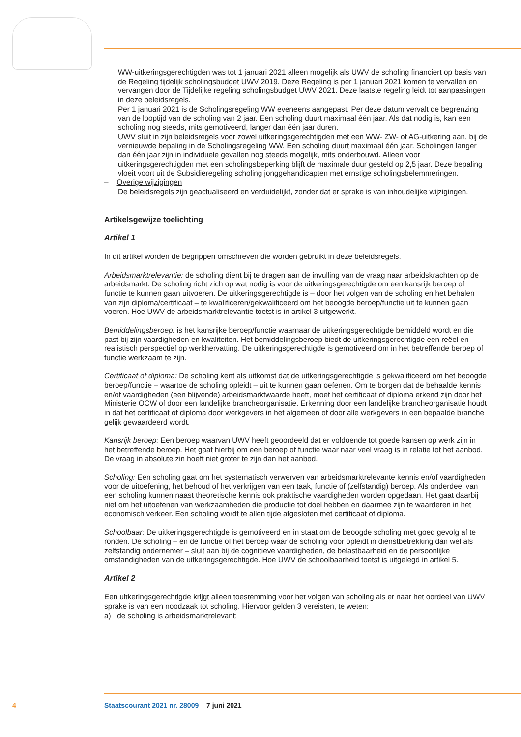WW-uitkeringsgerechtigden was tot 1 januari 2021 alleen mogelijk als UWV de scholing financiert op basis van de Regeling tijdelijk scholingsbudget UWV 2019. Deze Regeling is per 1 januari 2021 komen te vervallen en vervangen door de Tijdelijke regeling scholingsbudget UWV 2021. Deze laatste regeling leidt tot aanpassingen in deze beleidsregels.
Per 1 januari 2021 is de Scholingsregeling WW eveneens aangepast. Per deze datum vervalt de begrenzing van de looptijd van de scholing van 2 jaar. Een scholing duurt maximaal één jaar. Als dat nodig is, kan een scholing nog steeds, mits gemotiveerd, langer dan één jaar duren.
UWV sluit in zijn beleidsregels voor zowel uitkeringsgerechtigden met een WW- ZW- of AG-uitkering aan, bij de vernieuwde bepaling in de Scholingsregeling WW. Een scholing duurt maximaal één jaar. Scholingen langer dan één jaar zijn in individuele gevallen nog steeds mogelijk, mits onderbouwd. Alleen voor uitkeringsgerechtigden met een scholingsbeperking blijft de maximale duur gesteld op 2,5 jaar. Deze bepaling vloeit voort uit de Subsidieregeling scholing jonggehandicapten met ernstige scholingsbelemmeringen.
– Overige wijzigingen
De beleidsregels zijn geactualiseerd en verduidelijkt, zonder dat er sprake is van inhoudelijke wijzigingen.
Artikelsgewijze toelichting
Artikel 1
In dit artikel worden de begrippen omschreven die worden gebruikt in deze beleidsregels.
Arbeidsmarktrelevantie: de scholing dient bij te dragen aan de invulling van de vraag naar arbeids­krachten op de arbeidsmarkt. De scholing richt zich op wat nodig is voor de uitkeringsgerechtigde om een kansrijk beroep of functie te kunnen gaan uitvoeren. De uitkeringsgerechtigde is – door het volgen van de scholing en het behalen van zijn diploma/certificaat – te kwalificeren/gekwalificeerd om het beoogde beroep/functie uit te kunnen gaan voeren. Hoe UWV de arbeidsmarktrelevantie toetst is in artikel 3 uitgewerkt.
Bemiddelingsberoep: is het kansrijke beroep/functie waarnaar de uitkeringsgerechtigde bemiddeld wordt en die past bij zijn vaardigheden en kwaliteiten. Het bemiddelingsberoep biedt de uitkeringsge­rechtigde een reëel en realistisch perspectief op werkhervatting. De uitkeringsgerechtigde is gemoti­veerd om in het betreffende beroep of functie werkzaam te zijn.
Certificaat of diploma: De scholing kent als uitkomst dat de uitkeringsgerechtigde is gekwalificeerd om het beoogde beroep/functie – waartoe de scholing opleidt – uit te kunnen gaan oefenen. Om te borgen dat de behaalde kennis en/of vaardigheden (een blijvende) arbeidsmarktwaarde heeft, moet het certificaat of diploma erkend zijn door het Ministerie OCW of door een landelijke brancheorganisatie. Erkenning door een landelijke brancheorganisatie houdt in dat het certificaat of diploma door werkgevers in het algemeen of door alle werkgevers in een bepaalde branche gelijk gewaardeerd wordt.
Kansrijk beroep: Een beroep waarvan UWV heeft geoordeeld dat er voldoende tot goede kansen op werk zijn in het betreffende beroep. Het gaat hierbij om een beroep of functie waar naar veel vraag is in relatie tot het aanbod. De vraag in absolute zin hoeft niet groter te zijn dan het aanbod.
Scholing: Een scholing gaat om het systematisch verwerven van arbeidsmarktrelevante kennis en/of vaardigheden voor de uitoefening, het behoud of het verkrijgen van een taak, functie of (zelfstandig) beroep. Als onderdeel van een scholing kunnen naast theoretische kennis ook praktische vaardighe­den worden opgedaan. Het gaat daarbij niet om het uitoefenen van werkzaamheden die productie tot doel hebben en daarmee zijn te waarderen in het economisch verkeer. Een scholing wordt te allen tijde afgesloten met certificaat of diploma.
Schoolbaar: De uitkeringsgerechtigde is gemotiveerd en in staat om de beoogde scholing met goed gevolg af te ronden. De scholing – en de functie of het beroep waar de scholing voor opleidt in dienstbetrekking dan wel als zelfstandig ondernemer – sluit aan bij de cognitieve vaardigheden, de belastbaarheid en de persoonlijke omstandigheden van de uitkeringsgerechtigde. Hoe UWV de schoolbaarheid toetst is uitgelegd in artikel 5.
Artikel 2
Een uitkeringsgerechtigde krijgt alleen toestemming voor het volgen van scholing als er naar het oordeel van UWV sprake is van een noodzaak tot scholing. Hiervoor gelden 3 vereisten, te weten:
a) de scholing is arbeidsmarktrelevant;
4 Staatscourant 2021 nr. 28009 7 juni 2021